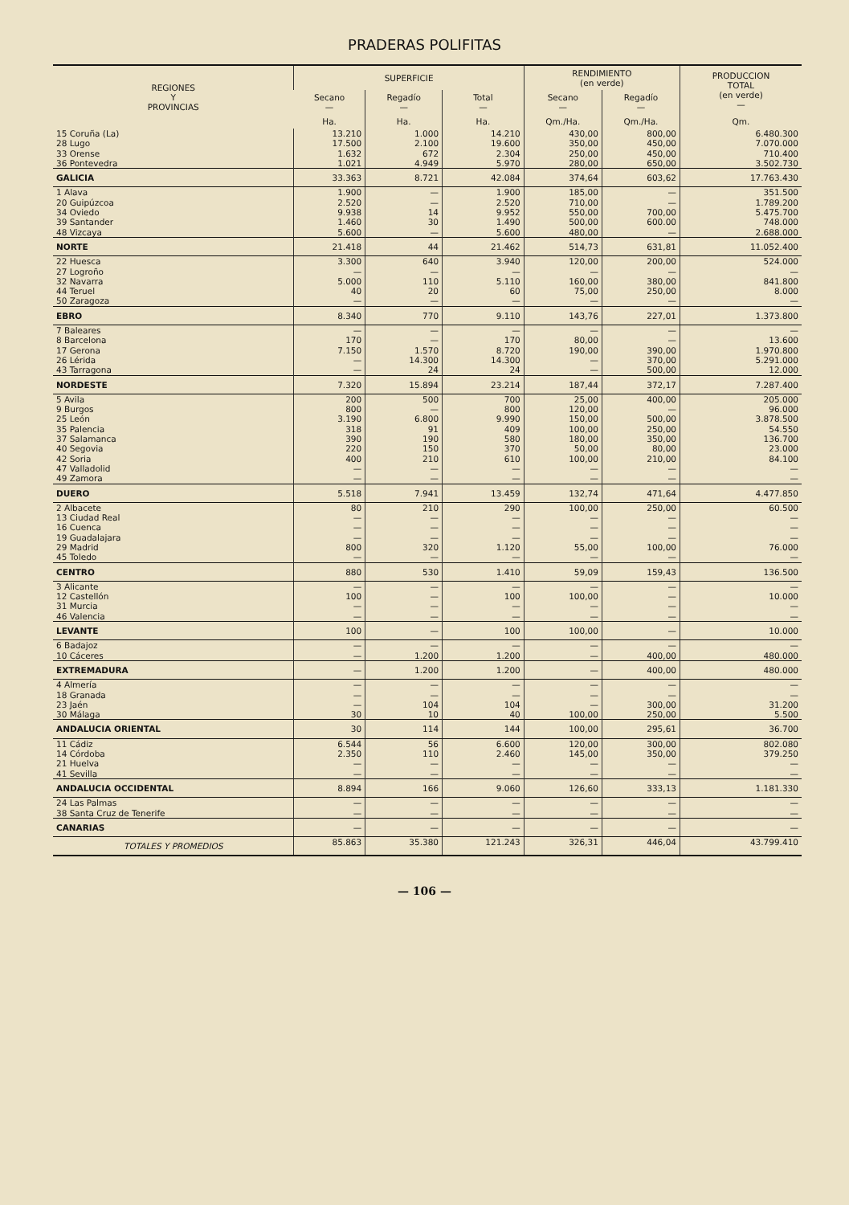PRADERAS POLIFITAS
| REGIONES Y PROVINCIAS | SUPERFICIE | | | RENDIMIENTO (en verde) | | PRODUCCION TOTAL (en verde) — |
| --- | --- | --- | --- | --- | --- | --- |
| | Secano — | Regadío — | Total — | Secano — | Regadío — | |
| | Ha. | Ha. | Ha. | Qm./Ha. | Qm./Ha. | Qm. |
| 15 Coruña (La) 28 Lugo 33 Orense 36 Pontevedra | 13.210 17.500 1.632 1.021 | 1.000 2.100 672 4.949 | 14.210 19.600 2.304 5.970 | 430,00 350,00 250,00 280,00 | 800,00 450,00 450,00 650,00 | 6.480.300 7.070.000 710.400 3.502.730 |
| GALICIA | 33.363 | 8.721 | 42.084 | 374,64 | 603,62 | 17.763.430 |
| 1 Alava 20 Guipúzcoa 34 Oviedo 39 Santander 48 Vizcaya | 1.900 2.520 9.938 1.460 5.600 | — — 14 30 — | 1.900 2.520 9.952 1.490 5.600 | 185,00 710,00 550,00 500,00 480,00 | — — 700,00 600.00 — | 351.500 1.789.200 5.475.700 748.000 2.688.000 |
| NORTE | 21.418 | 44 | 21.462 | 514,73 | 631,81 | 11.052.400 |
| 22 Huesca 27 Logroño 32 Navarra 44 Teruel 50 Zaragoza | 3.300 — 5.000 40 — | 640 — 110 20 — | 3.940 — 5.110 60 — | 120,00 — 160,00 75,00 — | 200,00 — 380,00 250,00 — | 524.000 — 841.800 8.000 — |
| EBRO | 8.340 | 770 | 9.110 | 143,76 | 227,01 | 1.373.800 |
| 7 Baleares 8 Barcelona 17 Gerona 26 Lérida 43 Tarragona | — 170 7.150 — — | — — 1.570 14.300 24 | — 170 8.720 14.300 24 | — 80,00 190,00 — — | — — 390,00 370,00 500,00 | — 13.600 1.970.800 5.291.000 12.000 |
| NORDESTE | 7.320 | 15.894 | 23.214 | 187,44 | 372,17 | 7.287.400 |
| 5 Avila 9 Burgos 25 León 35 Palencia 37 Salamanca 40 Segovia 42 Soria 47 Valladolid 49 Zamora | 200 800 3.190 318 390 220 400 — — | 500 — 6.800 91 190 150 210 — — | 700 800 9.990 409 580 370 610 — — | 25,00 120,00 150,00 100,00 180,00 50,00 100,00 — — | 400,00 — 500,00 250,00 350,00 80,00 210,00 — — | 205.000 96.000 3.878.500 54.550 136.700 23.000 84.100 — — |
| DUERO | 5.518 | 7.941 | 13.459 | 132,74 | 471,64 | 4.477.850 |
| 2 Albacete 13 Ciudad Real 16 Cuenca 19 Guadalajara 29 Madrid 45 Toledo | 80 — — — 800 — | 210 — — — 320 — | 290 — — — 1.120 — | 100,00 — — — 55,00 — | 250,00 — — — 100,00 — | 60.500 — — — 76.000 — |
| CENTRO | 880 | 530 | 1.410 | 59,09 | 159,43 | 136.500 |
| 3 Alicante 12 Castellón 31 Murcia 46 Valencia | — 100 — — | — — — — | — 100 — — | — 100,00 — — | — — — — | — 10.000 — — |
| LEVANTE | 100 | — | 100 | 100,00 | — | 10.000 |
| 6 Badajoz 10 Cáceres | — — | — 1.200 | — 1.200 | — — | — 400,00 | — 480.000 |
| EXTREMADURA | — | 1.200 | 1.200 | — | 400,00 | 480.000 |
| 4 Almería 18 Granada 23 Jaén 30 Málaga | — — — 30 | — — 104 10 | — — 104 40 | — — — 100,00 | — — 300,00 250,00 | — — 31.200 5.500 |
| ANDALUCIA ORIENTAL | 30 | 114 | 144 | 100,00 | 295,61 | 36.700 |
| 11 Cádiz 14 Córdoba 21 Huelva 41 Sevilla | 6.544 2.350 — — | 56 110 — — | 6.600 2.460 — — | 120,00 145,00 — — | 300,00 350,00 — — | 802.080 379.250 — — |
| ANDALUCIA OCCIDENTAL | 8.894 | 166 | 9.060 | 126,60 | 333,13 | 1.181.330 |
| 24 Las Palmas 38 Santa Cruz de Tenerife | — — | — — | — — | — — | — — | — — |
| CANARIAS | — | — | — | — | — | — |
| TOTALES Y PROMEDIOS | 85.863 | 35.380 | 121.243 | 326,31 | 446,04 | 43.799.410 |
— 106 —